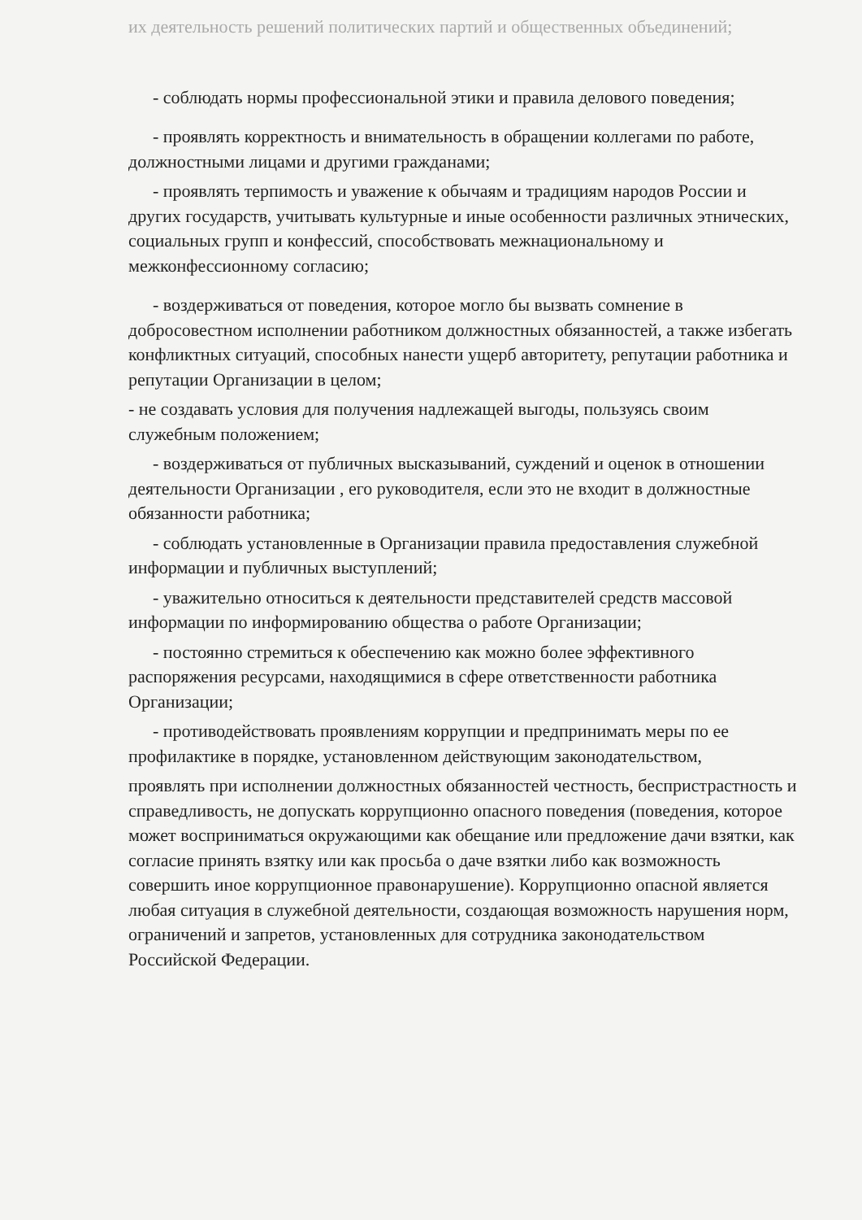их деятельность решений политических партий и общественных объединений;
- соблюдать нормы профессиональной этики и правила делового поведения;
- проявлять корректность и внимательность в обращении коллегами по работе, должностными лицами и другими гражданами;
- проявлять терпимость и уважение к обычаям и традициям народов России и других государств, учитывать культурные и иные особенности различных этнических, социальных групп и конфессий, способствовать межнациональному и межконфессионному согласию;
- воздерживаться от поведения, которое могло бы вызвать сомнение в добросовестном исполнении работником должностных обязанностей, а также избегать конфликтных ситуаций, способных нанести ущерб авторитету, репутации работника и репутации Организации в целом;
- не создавать условия для получения надлежащей выгоды, пользуясь своим служебным положением;
- воздерживаться от публичных высказываний, суждений и оценок в отношении деятельности Организации , его руководителя, если это не входит в должностные обязанности работника;
- соблюдать установленные в Организации правила предоставления служебной информации и публичных выступлений;
- уважительно относиться к деятельности представителей средств массовой информации по информированию общества о работе Организации;
- постоянно стремиться к обеспечению как можно более эффективного распоряжения ресурсами, находящимися в сфере ответственности работника Организации;
- противодействовать проявлениям коррупции и предпринимать меры по ее профилактике в порядке, установленном действующим законодательством,
проявлять при исполнении должностных обязанностей честность, беспристрастность и справедливость, не допускать коррупционно опасного поведения (поведения, которое может восприниматься окружающими как обещание или предложение дачи взятки, как согласие принять взятку или как просьба о даче взятки либо как возможность совершить иное коррупционное правонарушение). Коррупционно опасной является любая ситуация в служебной деятельности, создающая возможность нарушения норм, ограничений и запретов, установленных для сотрудника законодательством Российской Федерации.